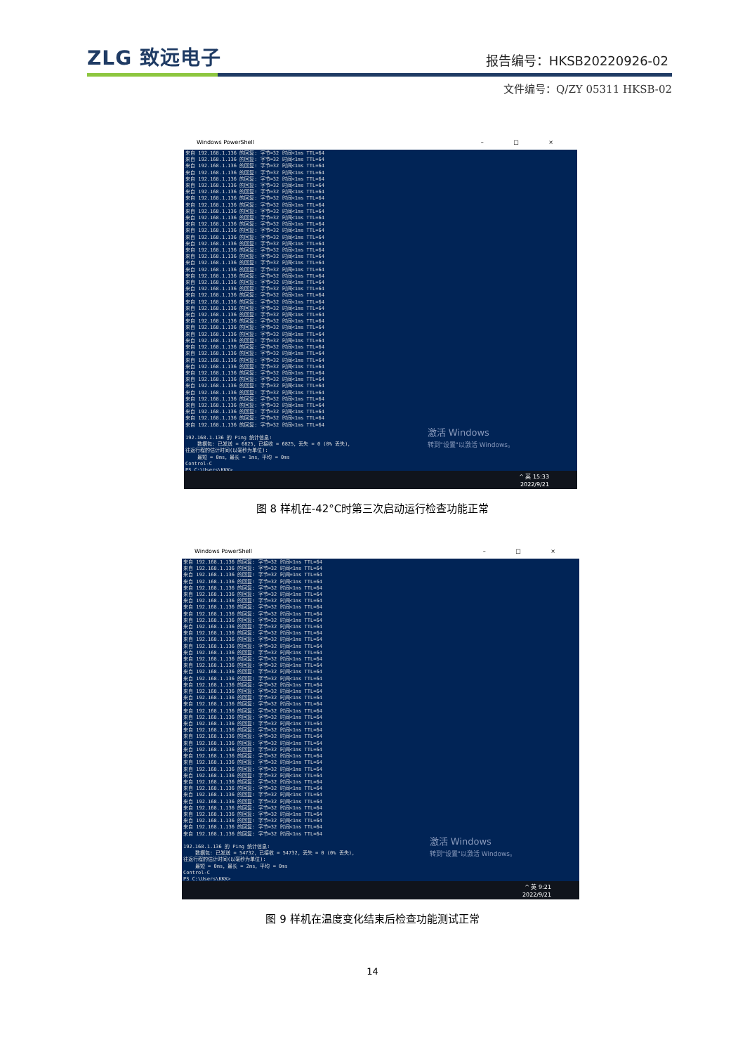ZLG 致远电子
报告编号：HKSB20220926-02
文件编号：Q/ZY 05311 HKSB-02
Windows PowerShell – □ ×
来自 192.168.1.136 的回复: 字节=32 时间<1ms TTL=64 来自 192.168.1.136 的回复: 字节=32 时间<1ms TTL=64 来自 192.168.1.136 的回复: 字节=32 时间<1ms TTL=64 来自 192.168.1.136 的回复: 字节=32 时间<1ms TTL=64 来自 192.168.1.136 的回复: 字节=32 时间<1ms TTL=64 来自 192.168.1.136 的回复: 字节=32 时间<1ms TTL=64 来自 192.168.1.136 的回复: 字节=32 时间<1ms TTL=64 来自 192.168.1.136 的回复: 字节=32 时间<1ms TTL=64 来自 192.168.1.136 的回复: 字节=32 时间<1ms TTL=64 来自 192.168.1.136 的回复: 字节=32 时间<1ms TTL=64 来自 192.168.1.136 的回复: 字节=32 时间<1ms TTL=64 来自 192.168.1.136 的回复: 字节=32 时间<1ms TTL=64 来自 192.168.1.136 的回复: 字节=32 时间<1ms TTL=64 来自 192.168.1.136 的回复: 字节=32 时间<1ms TTL=64 来自 192.168.1.136 的回复: 字节=32 时间<1ms TTL=64 来自 192.168.1.136 的回复: 字节=32 时间<1ms TTL=64 来自 192.168.1.136 的回复: 字节=32 时间<1ms TTL=64 来自 192.168.1.136 的回复: 字节=32 时间<1ms TTL=64 来自 192.168.1.136 的回复: 字节=32 时间=1ms TTL=64 来自 192.168.1.136 的回复: 字节=32 时间<1ms TTL=64 来自 192.168.1.136 的回复: 字节=32 时间<1ms TTL=64 来自 192.168.1.136 的回复: 字节=32 时间<1ms TTL=64 来自 192.168.1.136 的回复: 字节=32 时间<1ms TTL=64 来自 192.168.1.136 的回复: 字节=32 时间<1ms TTL=64 来自 192.168.1.136 的回复: 字节=32 时间<1ms TTL=64 来自 192.168.1.136 的回复: 字节=32 时间<1ms TTL=64 来自 192.168.1.136 的回复: 字节=32 时间<1ms TTL=64 来自 192.168.1.136 的回复: 字节=32 时间<1ms TTL=64 来自 192.168.1.136 的回复: 字节=32 时间<1ms TTL=64 来自 192.168.1.136 的回复: 字节=32 时间=1ms TTL=64 来自 192.168.1.136 的回复: 字节=32 时间<1ms TTL=64 来自 192.168.1.136 的回复: 字节=32 时间<1ms TTL=64 来自 192.168.1.136 的回复: 字节=32 时间<1ms TTL=64 来自 192.168.1.136 的回复: 字节=32 时间<1ms TTL=64 来自 192.168.1.136 的回复: 字节=32 时间<1ms TTL=64 来自 192.168.1.136 的回复: 字节=32 时间<1ms TTL=64 来自 192.168.1.136 的回复: 字节=32 时间<1ms TTL=64 来自 192.168.1.136 的回复: 字节=32 时间<1ms TTL=64 来自 192.168.1.136 的回复: 字节=32 时间<1ms TTL=64 来自 192.168.1.136 的回复: 字节=32 时间<1ms TTL=64 来自 192.168.1.136 的回复: 字节=32 时间<1ms TTL=64 来自 192.168.1.136 的回复: 字节=32 时间<1ms TTL=64 来自 192.168.1.136 的回复: 字节=32 时间<1ms TTL=64 192.168.1.136 的 Ping 统计信息: 数据包: 已发送 = 6825，已接收 = 6825，丢失 = 0 (0% 丢失)， 往返行程的估计时间(以毫秒为单位): 最短 = 0ms，最长 = 1ms，平均 = 0ms Control-C PS C:\Users\KKK>
激活 Windows
转到"设置"以激活 Windows。
^ 英 15:33
2022/9/21
图 8 样机在-42°C时第三次启动运行检查功能正常
Windows PowerShell – □ ×
来自 192.168.1.136 的回复: 字节=32 时间<1ms TTL=64 来自 192.168.1.136 的回复: 字节=32 时间<1ms TTL=64 来自 192.168.1.136 的回复: 字节=32 时间=1ms TTL=64 来自 192.168.1.136 的回复: 字节=32 时间<1ms TTL=64 来自 192.168.1.136 的回复: 字节=32 时间<1ms TTL=64 来自 192.168.1.136 的回复: 字节=32 时间<1ms TTL=64 来自 192.168.1.136 的回复: 字节=32 时间<1ms TTL=64 来自 192.168.1.136 的回复: 字节=32 时间<1ms TTL=64 来自 192.168.1.136 的回复: 字节=32 时间<1ms TTL=64 来自 192.168.1.136 的回复: 字节=32 时间<1ms TTL=64 来自 192.168.1.136 的回复: 字节=32 时间<1ms TTL=64 来自 192.168.1.136 的回复: 字节=32 时间<1ms TTL=64 来自 192.168.1.136 的回复: 字节=32 时间<1ms TTL=64 来自 192.168.1.136 的回复: 字节=32 时间<1ms TTL=64 来自 192.168.1.136 的回复: 字节=32 时间<1ms TTL=64 来自 192.168.1.136 的回复: 字节=32 时间<1ms TTL=64 来自 192.168.1.136 的回复: 字节=32 时间<1ms TTL=64 来自 192.168.1.136 的回复: 字节=32 时间<1ms TTL=64 来自 192.168.1.136 的回复: 字节=32 时间<1ms TTL=64 来自 192.168.1.136 的回复: 字节=32 时间<1ms TTL=64 来自 192.168.1.136 的回复: 字节=32 时间<1ms TTL=64 来自 192.168.1.136 的回复: 字节=32 时间<1ms TTL=64 来自 192.168.1.136 的回复: 字节=32 时间<1ms TTL=64 来自 192.168.1.136 的回复: 字节=32 时间<1ms TTL=64 来自 192.168.1.136 的回复: 字节=32 时间<1ms TTL=64 来自 192.168.1.136 的回复: 字节=32 时间<1ms TTL=64 来自 192.168.1.136 的回复: 字节=32 时间<1ms TTL=64 来自 192.168.1.136 的回复: 字节=32 时间<1ms TTL=64 来自 192.168.1.136 的回复: 字节=32 时间<1ms TTL=64 来自 192.168.1.136 的回复: 字节=32 时间<1ms TTL=64 来自 192.168.1.136 的回复: 字节=32 时间<1ms TTL=64 来自 192.168.1.136 的回复: 字节=32 时间<1ms TTL=64 来自 192.168.1.136 的回复: 字节=32 时间<1ms TTL=64 来自 192.168.1.136 的回复: 字节=32 时间<1ms TTL=64 来自 192.168.1.136 的回复: 字节=32 时间<1ms TTL=64 来自 192.168.1.136 的回复: 字节=32 时间<1ms TTL=64 来自 192.168.1.136 的回复: 字节=32 时间<1ms TTL=64 来自 192.168.1.136 的回复: 字节=32 时间<1ms TTL=64 来自 192.168.1.136 的回复: 字节=32 时间<1ms TTL=64 来自 192.168.1.136 的回复: 字节=32 时间<1ms TTL=64 来自 192.168.1.136 的回复: 字节=32 时间<1ms TTL=64 来自 192.168.1.136 的回复: 字节=32 时间<1ms TTL=64 来自 192.168.1.136 的回复: 字节=32 时间<1ms TTL=64 192.168.1.136 的 Ping 统计信息: 数据包: 已发送 = 54732，已接收 = 54732，丢失 = 0 (0% 丢失)， 往返行程的估计时间(以毫秒为单位): 最短 = 0ms，最长 = 2ms，平均 = 0ms Control-C PS C:\Users\KKK>
激活 Windows
转到"设置"以激活 Windows。
^ 英 9:21
2022/9/21
图 9 样机在温度变化结束后检查功能测试正常
14